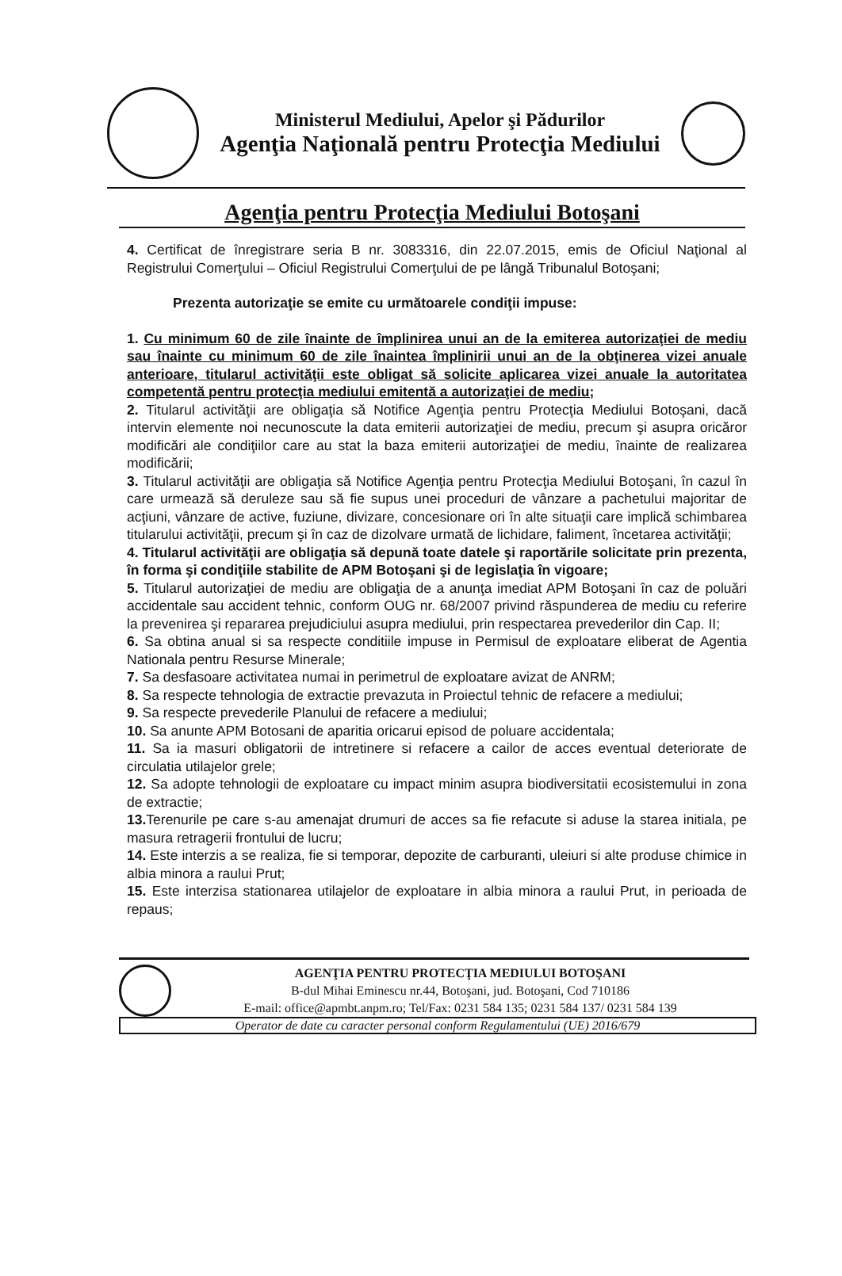Ministerul Mediului, Apelor şi Pădurilor
Agenţia Naţională pentru Protecţia Mediului
Agenţia pentru Protecţia Mediului Botoşani
4. Certificat de înregistrare seria B nr. 3083316, din 22.07.2015, emis de Oficiul Naţional al Registrului Comerţului – Oficiul Registrului Comerţului de pe lângă Tribunalul Botoşani;
Prezenta autorizaţie se emite cu următoarele condiţii impuse:
1. Cu minimum 60 de zile înainte de împlinirea unui an de la emiterea autorizaţiei de mediu sau înainte cu minimum 60 de zile înaintea împlinirii unui an de la obţinerea vizei anuale anterioare, titularul activităţii este obligat să solicite aplicarea vizei anuale la autoritatea competentă pentru protecţia mediului emitentă a autorizaţiei de mediu;
2. Titularul activităţii are obligaţia să Notifice Agenţia pentru Protecţia Mediului Botoşani, dacă intervin elemente noi necunoscute la data emiterii autorizaţiei de mediu, precum şi asupra oricăror modificări ale condiţiilor care au stat la baza emiterii autorizaţiei de mediu, înainte de realizarea modificării;
3. Titularul activităţii are obligaţia să Notifice Agenţia pentru Protecţia Mediului Botoşani, în cazul în care urmează să deruleze sau să fie supus unei proceduri de vânzare a pachetului majoritar de acţiuni, vânzare de active, fuziune, divizare, concesionare ori în alte situaţii care implică schimbarea titularului activităţii, precum şi în caz de dizolvare urmată de lichidare, faliment, încetarea activităţii;
4. Titularul activităţii are obligaţia să depună toate datele şi raportările solicitate prin prezenta, în forma şi condiţiile stabilite de APM Botoşani şi de legislaţia în vigoare;
5. Titularul autorizaţiei de mediu are obligaţia de a anunţa imediat APM Botoşani în caz de poluări accidentale sau accident tehnic, conform OUG nr. 68/2007 privind răspunderea de mediu cu referire la prevenirea şi repararea prejudiciului asupra mediului, prin respectarea prevederilor din Cap. II;
6. Sa obtina anual si sa respecte conditiile impuse in Permisul de exploatare eliberat de Agentia Nationala pentru Resurse Minerale;
7. Sa desfasoare activitatea numai in perimetrul de exploatare avizat de ANRM;
8. Sa respecte tehnologia de extractie prevazuta in Proiectul tehnic de refacere a mediului;
9. Sa respecte prevederile Planului de refacere a mediului;
10. Sa anunte APM Botosani de aparitia oricarui episod de poluare accidentala;
11. Sa ia masuri obligatorii de intretinere si refacere a cailor de acces eventual deteriorate de circulatia utilajelor grele;
12. Sa adopte tehnologii de exploatare cu impact minim asupra biodiversitatii ecosistemului in zona de extractie;
13. Terenurile pe care s-au amenajat drumuri de acces sa fie refacute si aduse la starea initiala, pe masura retragerii frontului de lucru;
14. Este interzis a se realiza, fie si temporar, depozite de carburanti, uleiuri si alte produse chimice in albia minora a raului Prut;
15. Este interzisa stationarea utilajelor de exploatare in albia minora a raului Prut, in perioada de repaus;
AGENŢIA PENTRU PROTECŢIA MEDIULUI BOTOŞANI
B-dul Mihai Eminescu nr.44, Botoşani, jud. Botoşani, Cod 710186
E-mail: office@apmbt.anpm.ro; Tel/Fax: 0231 584 135; 0231 584 137/ 0231 584 139
Operator de date cu caracter personal conform Regulamentului (UE) 2016/679